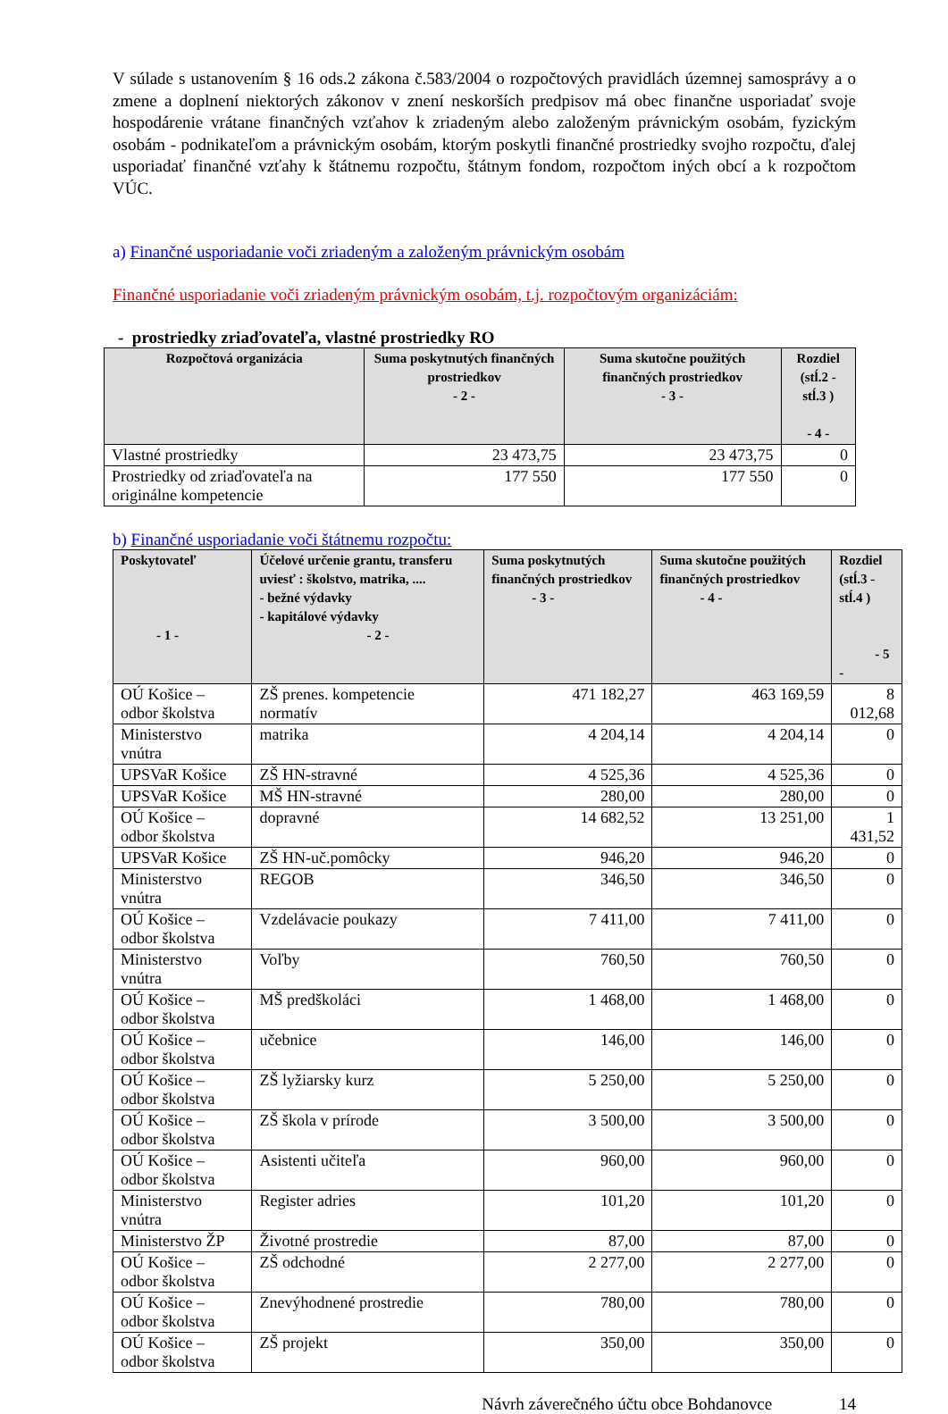V súlade s ustanovením § 16 ods.2 zákona č.583/2004 o rozpočtových pravidlách územnej samosprávy a o zmene a doplnení niektorých zákonov v znení neskorších predpisov má obec finančne usporiadať svoje hospodárenie vrátane finančných vzťahov k zriadeným alebo založeným právnickým osobám, fyzickým osobám - podnikateľom a právnickým osobám, ktorým poskytli finančné prostriedky svojho rozpočtu, ďalej usporiadať finančné vzťahy k štátnemu rozpočtu, štátnym fondom, rozpočtom iných obcí a k rozpočtom VÚC.
a) Finančné usporiadanie voči zriadeným a založeným právnickým osobám
Finančné usporiadanie voči zriadeným právnickým osobám, t.j. rozpočtovým organizáciám:
- prostriedky zriaďovateľa, vlastné prostriedky RO
| Rozpočtová organizácia | Suma poskytnutých finančných prostriedkov - 2 - | Suma skutočne použitých finančných prostriedkov - 3 - | Rozdiel (stĺ.2 - stĺ.3 ) - 4 - |
| --- | --- | --- | --- |
| Vlastné prostriedky | 23 473,75 | 23 473,75 | 0 |
| Prostriedky od zriaďovateľa na originálne kompetencie | 177 550 | 177 550 | 0 |
b) Finančné usporiadanie voči štátnemu rozpočtu:
| Poskytovateľ - 1 - | Účelové určenie grantu, transferu uviesť : školstvo, matrika, .... - bežné výdavky - kapitálové výdavky - 2 - | Suma poskytnutých finančných prostriedkov - 3 - | Suma skutočne použitých finančných prostriedkov - 4 - | Rozdiel (stĺ.3 - stĺ.4 ) - 5 - |
| --- | --- | --- | --- | --- |
| OÚ Košice – odbor školstva | ZŠ prenes. kompetencie normatív | 471 182,27 | 463 169,59 | 8 012,68 |
| Ministerstvo vnútra | matrika | 4 204,14 | 4 204,14 | 0 |
| UPSVaR Košice | ZŠ HN-stravné | 4 525,36 | 4 525,36 | 0 |
| UPSVaR Košice | MŠ HN-stravné | 280,00 | 280,00 | 0 |
| OÚ Košice – odbor školstva | dopravné | 14 682,52 | 13 251,00 | 1 431,52 |
| UPSVaR Košice | ZŠ HN-uč.pomôcky | 946,20 | 946,20 | 0 |
| Ministerstvo vnútra | REGOB | 346,50 | 346,50 | 0 |
| OÚ Košice – odbor školstva | Vzdelávacie poukazy | 7 411,00 | 7 411,00 | 0 |
| Ministerstvo vnútra | Voľby | 760,50 | 760,50 | 0 |
| OÚ Košice – odbor školstva | MŠ predškoláci | 1 468,00 | 1 468,00 | 0 |
| OÚ Košice – odbor školstva | učebnice | 146,00 | 146,00 | 0 |
| OÚ Košice – odbor školstva | ZŠ lyžiarsky kurz | 5 250,00 | 5 250,00 | 0 |
| OÚ Košice – odbor školstva | ZŠ škola v prírode | 3 500,00 | 3 500,00 | 0 |
| OÚ Košice – odbor školstva | Asistenti učiteľa | 960,00 | 960,00 | 0 |
| Ministerstvo vnútra | Register adries | 101,20 | 101,20 | 0 |
| Ministerstvo ŽP | Životné prostredie | 87,00 | 87,00 | 0 |
| OÚ Košice – odbor školstva | ZŠ odchodné | 2 277,00 | 2 277,00 | 0 |
| OÚ Košice – odbor školstva | Znevýhodnené prostredie | 780,00 | 780,00 | 0 |
| OÚ Košice – odbor školstva | ZŠ projekt | 350,00 | 350,00 | 0 |
Návrh záverečného účtu obce Bohdanovce 14